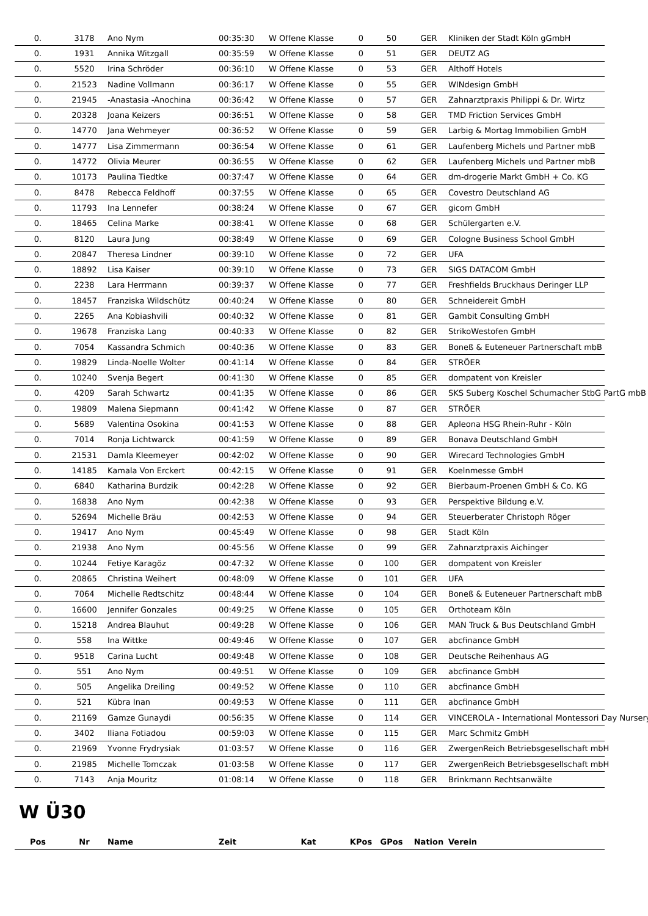| 0. | 3178 | Ano Nym | 00:35:30 | W Offene Klasse | 0 | 50 | GER | Kliniken der Stadt Köln gGmbH |
| 0. | 1931 | Annika Witzgall | 00:35:59 | W Offene Klasse | 0 | 51 | GER | DEUTZ AG |
| 0. | 5520 | Irina Schröder | 00:36:10 | W Offene Klasse | 0 | 53 | GER | Althoff Hotels |
| 0. | 21523 | Nadine Vollmann | 00:36:17 | W Offene Klasse | 0 | 55 | GER | WINdesign GmbH |
| 0. | 21945 | -Anastasia -Anochina | 00:36:42 | W Offene Klasse | 0 | 57 | GER | Zahnarztpraxis Philippi & Dr. Wirtz |
| 0. | 20328 | Joana Keizers | 00:36:51 | W Offene Klasse | 0 | 58 | GER | TMD Friction Services GmbH |
| 0. | 14770 | Jana Wehmeyer | 00:36:52 | W Offene Klasse | 0 | 59 | GER | Larbig & Mortag Immobilien GmbH |
| 0. | 14777 | Lisa Zimmermann | 00:36:54 | W Offene Klasse | 0 | 61 | GER | Laufenberg Michels und Partner mbB |
| 0. | 14772 | Olivia Meurer | 00:36:55 | W Offene Klasse | 0 | 62 | GER | Laufenberg Michels und Partner mbB |
| 0. | 10173 | Paulina Tiedtke | 00:37:47 | W Offene Klasse | 0 | 64 | GER | dm-drogerie Markt GmbH + Co. KG |
| 0. | 8478 | Rebecca Feldhoff | 00:37:55 | W Offene Klasse | 0 | 65 | GER | Covestro Deutschland AG |
| 0. | 11793 | Ina Lennefer | 00:38:24 | W Offene Klasse | 0 | 67 | GER | gicom GmbH |
| 0. | 18465 | Celina Marke | 00:38:41 | W Offene Klasse | 0 | 68 | GER | Schülergarten e.V. |
| 0. | 8120 | Laura Jung | 00:38:49 | W Offene Klasse | 0 | 69 | GER | Cologne Business School GmbH |
| 0. | 20847 | Theresa Lindner | 00:39:10 | W Offene Klasse | 0 | 72 | GER | UFA |
| 0. | 18892 | Lisa Kaiser | 00:39:10 | W Offene Klasse | 0 | 73 | GER | SIGS DATACOM GmbH |
| 0. | 2238 | Lara Herrmann | 00:39:37 | W Offene Klasse | 0 | 77 | GER | Freshfields Bruckhaus Deringer LLP |
| 0. | 18457 | Franziska Wildschütz | 00:40:24 | W Offene Klasse | 0 | 80 | GER | Schneidereit GmbH |
| 0. | 2265 | Ana Kobiashvili | 00:40:32 | W Offene Klasse | 0 | 81 | GER | Gambit Consulting GmbH |
| 0. | 19678 | Franziska Lang | 00:40:33 | W Offene Klasse | 0 | 82 | GER | StrikoWestofen GmbH |
| 0. | 7054 | Kassandra Schmich | 00:40:36 | W Offene Klasse | 0 | 83 | GER | Boneß & Euteneuer Partnerschaft mbB |
| 0. | 19829 | Linda-Noelle Wolter | 00:41:14 | W Offene Klasse | 0 | 84 | GER | STRÖER |
| 0. | 10240 | Svenja Begert | 00:41:30 | W Offene Klasse | 0 | 85 | GER | dompatent von Kreisler |
| 0. | 4209 | Sarah Schwartz | 00:41:35 | W Offene Klasse | 0 | 86 | GER | SKS Suberg Koschel Schumacher StbG PartG mbB |
| 0. | 19809 | Malena Siepmann | 00:41:42 | W Offene Klasse | 0 | 87 | GER | STRÖER |
| 0. | 5689 | Valentina Osokina | 00:41:53 | W Offene Klasse | 0 | 88 | GER | Apleona HSG Rhein-Ruhr - Köln |
| 0. | 7014 | Ronja Lichtwarck | 00:41:59 | W Offene Klasse | 0 | 89 | GER | Bonava Deutschland GmbH |
| 0. | 21531 | Damla Kleemeyer | 00:42:02 | W Offene Klasse | 0 | 90 | GER | Wirecard Technologies GmbH |
| 0. | 14185 | Kamala Von Erckert | 00:42:15 | W Offene Klasse | 0 | 91 | GER | Koelnmesse GmbH |
| 0. | 6840 | Katharina Burdzik | 00:42:28 | W Offene Klasse | 0 | 92 | GER | Bierbaum-Proenen GmbH & Co. KG |
| 0. | 16838 | Ano Nym | 00:42:38 | W Offene Klasse | 0 | 93 | GER | Perspektive Bildung e.V. |
| 0. | 52694 | Michelle Bräu | 00:42:53 | W Offene Klasse | 0 | 94 | GER | Steuerberater Christoph Röger |
| 0. | 19417 | Ano Nym | 00:45:49 | W Offene Klasse | 0 | 98 | GER | Stadt Köln |
| 0. | 21938 | Ano Nym | 00:45:56 | W Offene Klasse | 0 | 99 | GER | Zahnarztpraxis Aichinger |
| 0. | 10244 | Fetiye Karagöz | 00:47:32 | W Offene Klasse | 0 | 100 | GER | dompatent von Kreisler |
| 0. | 20865 | Christina Weihert | 00:48:09 | W Offene Klasse | 0 | 101 | GER | UFA |
| 0. | 7064 | Michelle Redtschitz | 00:48:44 | W Offene Klasse | 0 | 104 | GER | Boneß & Euteneuer Partnerschaft mbB |
| 0. | 16600 | Jennifer Gonzales | 00:49:25 | W Offene Klasse | 0 | 105 | GER | Orthoteam Köln |
| 0. | 15218 | Andrea Blauhut | 00:49:28 | W Offene Klasse | 0 | 106 | GER | MAN Truck & Bus Deutschland GmbH |
| 0. | 558 | Ina Wittke | 00:49:46 | W Offene Klasse | 0 | 107 | GER | abcfinance GmbH |
| 0. | 9518 | Carina Lucht | 00:49:48 | W Offene Klasse | 0 | 108 | GER | Deutsche Reihenhaus AG |
| 0. | 551 | Ano Nym | 00:49:51 | W Offene Klasse | 0 | 109 | GER | abcfinance GmbH |
| 0. | 505 | Angelika Dreiling | 00:49:52 | W Offene Klasse | 0 | 110 | GER | abcfinance GmbH |
| 0. | 521 | Kübra Inan | 00:49:53 | W Offene Klasse | 0 | 111 | GER | abcfinance GmbH |
| 0. | 21169 | Gamze Gunaydi | 00:56:35 | W Offene Klasse | 0 | 114 | GER | VINCEROLA - International Montessori Day Nursery |
| 0. | 3402 | Iliana Fotiadou | 00:59:03 | W Offene Klasse | 0 | 115 | GER | Marc Schmitz GmbH |
| 0. | 21969 | Yvonne Frydrysiak | 01:03:57 | W Offene Klasse | 0 | 116 | GER | ZwergenReich Betriebsgesellschaft mbH |
| 0. | 21985 | Michelle Tomczak | 01:03:58 | W Offene Klasse | 0 | 117 | GER | ZwergenReich Betriebsgesellschaft mbH |
| 0. | 7143 | Anja Mouritz | 01:08:14 | W Offene Klasse | 0 | 118 | GER | Brinkmann Rechtsanwälte |
W Ü30
| Pos | Nr | Name | Zeit | Kat | KPos | GPos | Nation | Verein |
| --- | --- | --- | --- | --- | --- | --- | --- | --- |